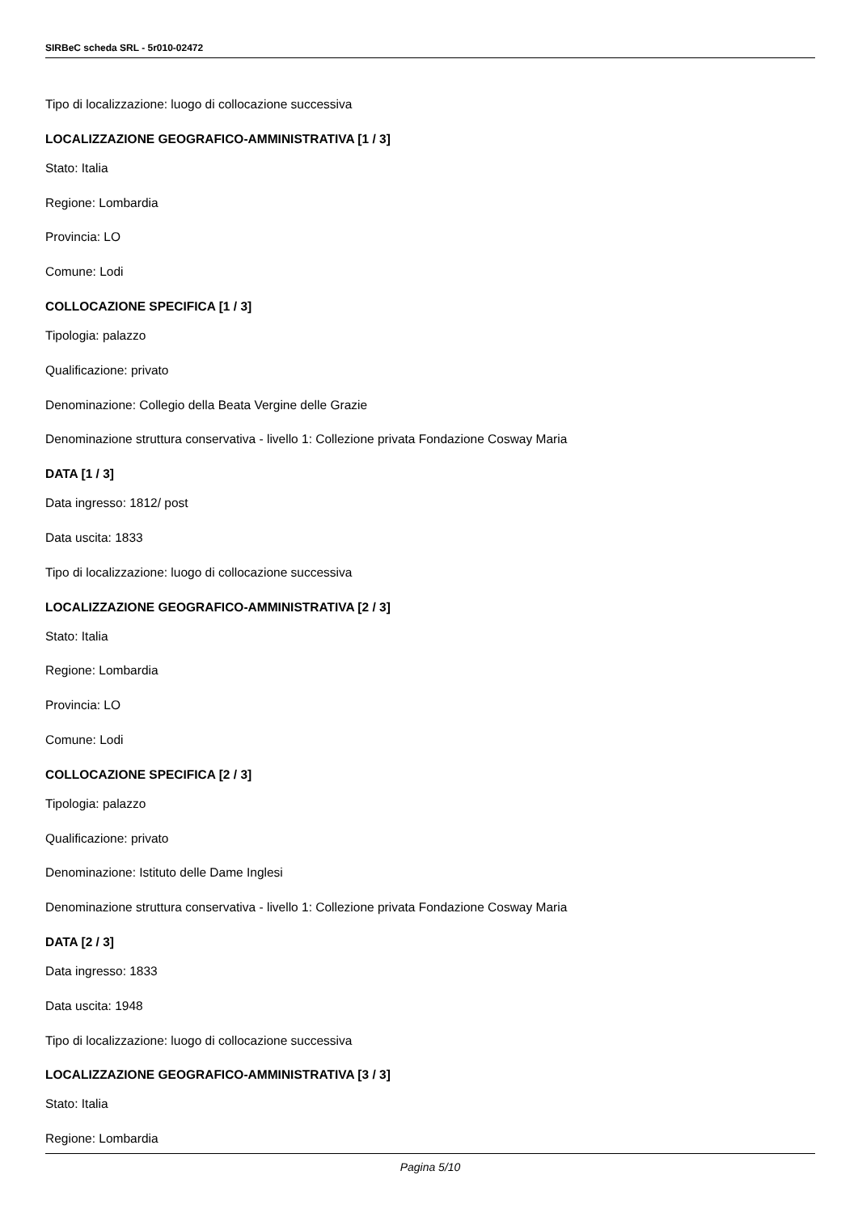SIRBeC scheda SRL - 5r010-02472
Tipo di localizzazione: luogo di collocazione successiva
LOCALIZZAZIONE GEOGRAFICO-AMMINISTRATIVA [1 / 3]
Stato: Italia
Regione: Lombardia
Provincia: LO
Comune: Lodi
COLLOCAZIONE SPECIFICA [1 / 3]
Tipologia: palazzo
Qualificazione: privato
Denominazione: Collegio della Beata Vergine delle Grazie
Denominazione struttura conservativa - livello 1: Collezione privata Fondazione Cosway Maria
DATA [1 / 3]
Data ingresso: 1812/ post
Data uscita: 1833
Tipo di localizzazione: luogo di collocazione successiva
LOCALIZZAZIONE GEOGRAFICO-AMMINISTRATIVA [2 / 3]
Stato: Italia
Regione: Lombardia
Provincia: LO
Comune: Lodi
COLLOCAZIONE SPECIFICA [2 / 3]
Tipologia: palazzo
Qualificazione: privato
Denominazione: Istituto delle Dame Inglesi
Denominazione struttura conservativa - livello 1: Collezione privata Fondazione Cosway Maria
DATA [2 / 3]
Data ingresso: 1833
Data uscita: 1948
Tipo di localizzazione: luogo di collocazione successiva
LOCALIZZAZIONE GEOGRAFICO-AMMINISTRATIVA [3 / 3]
Stato: Italia
Regione: Lombardia
Pagina 5/10